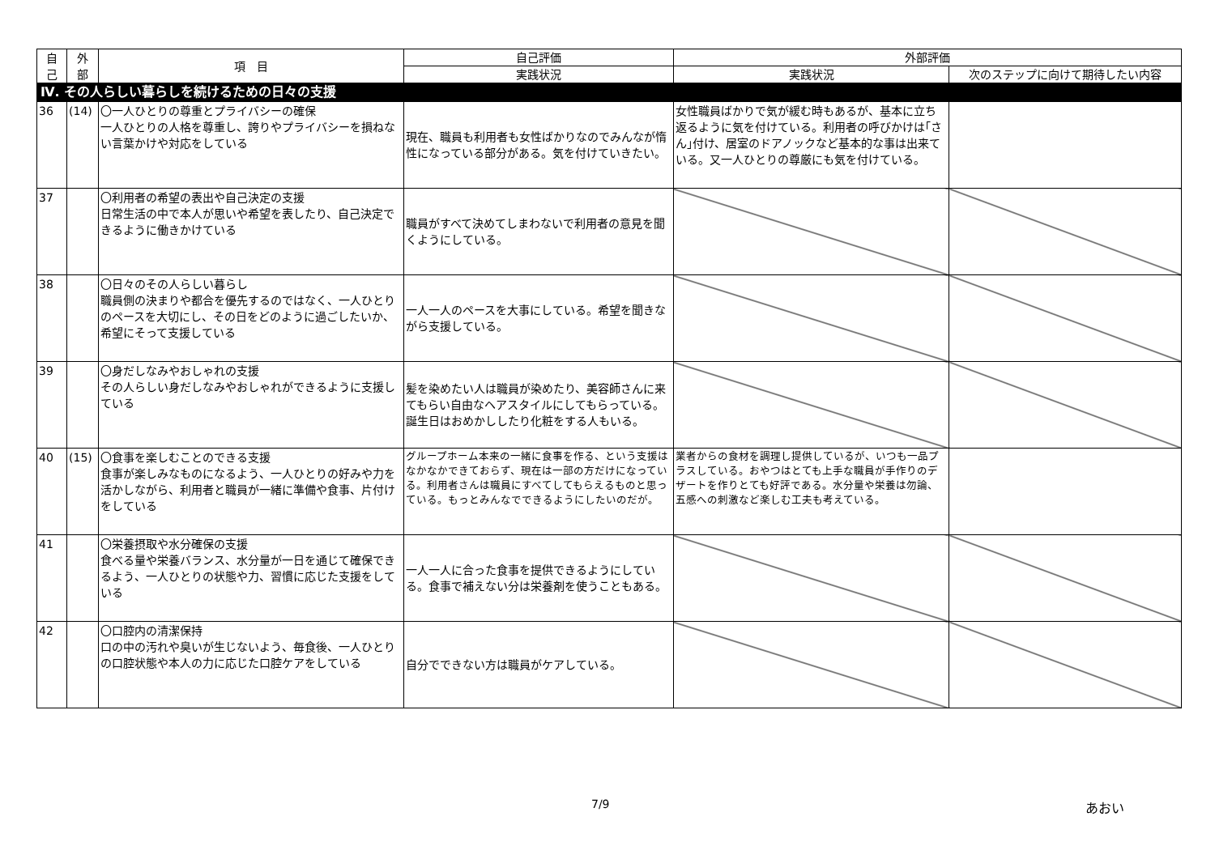| 自 己 | 外 部 | 項 目 | 自己評価 | 外部評価 | |
| --- | --- | --- | --- | --- | --- |
| | | | 実践状況 | 実践状況 | 次のステップに向けて期待したい内容 |
| Ⅳ. その人らしい暮らしを続けるための日々の支援 | | | | | |
| 36 | (14) | 〇一人ひとりの尊重とプライバシーの確保 一人ひとりの人格を尊重し、誇りやプライバシーを損ねない言葉かけや対応をしている | 現在、職員も利用者も女性ばかりなのでみんなが惰性になっている部分がある。気を付けていきたい。 | 女性職員ばかりで気が緩む時もあるが、基本に立ち返るように気を付けている。利用者の呼びかけは｢さん｣付け、居室のドアノックなど基本的な事は出来ている。又一人ひとりの尊厳にも気を付けている。 | |
| 37 | | 〇利用者の希望の表出や自己決定の支援 日常生活の中で本人が思いや希望を表したり、自己決定できるように働きかけている | 職員がすべて決めてしまわないで利用者の意見を聞くようにしている。 | | |
| 38 | | 〇日々のその人らしい暮らし 職員側の決まりや都合を優先するのではなく、一人ひとりのペースを大切にし、その日をどのように過ごしたいか、希望にそって支援している | 一人一人のペースを大事にしている。希望を聞きながら支援している。 | | |
| 39 | | 〇身だしなみやおしゃれの支援 その人らしい身だしなみやおしゃれができるように支援している | 髪を染めたい人は職員が染めたり、美容師さんに来てもらい自由なヘアスタイルにしてもらっている。誕生日はおめかししたり化粧をする人もいる。 | | |
| 40 | (15) | 〇食事を楽しむことのできる支援 食事が楽しみなものになるよう、一人ひとりの好みや力を活かしながら、利用者と職員が一緒に準備や食事、片付けをしている | グループホーム本来の一緒に食事を作る、という支援はなかなかできておらず、現在は一部の方だけになっている。利用者さんは職員にすべてしてもらえるものと思っている。もっとみんなでできるようにしたいのだが。 | 業者からの食材を調理し提供しているが、いつも一品プラスしている。おやつはとても上手な職員が手作りのデザートを作りとても好評である。水分量や栄養は勿論、五感への刺激など楽しむ工夫も考えている。 | |
| 41 | | 〇栄養摂取や水分確保の支援 食べる量や栄養バランス、水分量が一日を通じて確保できるよう、一人ひとりの状態や力、習慣に応じた支援をしている | 一人一人に合った食事を提供できるようにしている。食事で補えない分は栄養剤を使うこともある。 | | |
| 42 | | 〇口腔内の清潔保持 口の中の汚れや臭いが生じないよう、毎食後、一人ひとりの口腔状態や本人の力に応じた口腔ケアをしている | 自分でできない方は職員がケアしている。 | | |
7/9 あおい